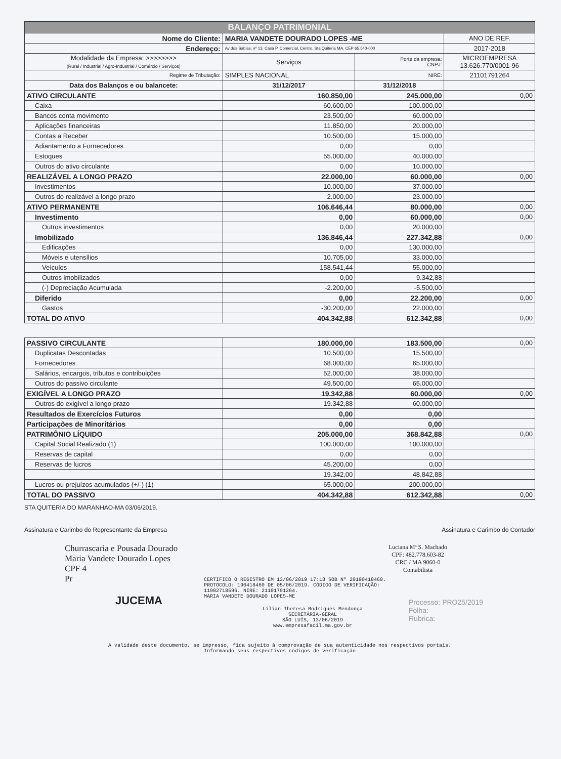| BALANÇO PATRIMONIAL | | | |
| Nome do Cliente: | MARIA VANDETE DOURADO LOPES -ME | | ANO DE REF. |
| Endereço: | Av dos Sabias, nº 13, Casa P. Comercial, Centro, Sta Quiteria MA. CEP 65.540-000 | | 2017-2018 |
| Modalidade da Empresa: >>>>>>>> (Rural / Industrial / Agro-Industrial / Comércio / Serviços) | Serviços | Porte da empresa: CNPJ: | MICROEMPRESA 13.626.770/0001-96 |
| Regime de Tributação: | SIMPLES NACIONAL | NIRE: | 21101791264 |
| Data dos Balanços e ou balancete: | 31/12/2017 | 31/12/2018 | |
| ATIVO CIRCULANTE | 160.850,00 | 245.000,00 | 0,00 |
| Caixa | 60.600,00 | 100.000,00 | |
| Bancos conta movimento | 23.500,00 | 60.000,00 | |
| Aplicações financeiras | 11.850,00 | 20.000,00 | |
| Contas a Receber | 10.500,00 | 15.000,00 | |
| Adiantamento a Fornecedores | 0,00 | 0,00 | |
| Estoques | 55.000,00 | 40.000,00 | |
| Outros do ativo circulante | 0,00 | 10.000,00 | |
| REALIZÁVEL A LONGO PRAZO | 22.000,00 | 60.000,00 | 0,00 |
| Investimentos | 10.000,00 | 37.000,00 | |
| Outros do realizável a longo prazo | 2.000,00 | 23.000,00 | |
| ATIVO PERMANENTE | 106.646,44 | 80.000,00 | 0,00 |
| Investimento | 0,00 | 60.000,00 | 0,00 |
| Outros investimentos | 0,00 | 20.000,00 | |
| Imobilizado | 136.846,44 | 227.342,88 | 0,00 |
| Edificações | 0,00 | 130.000,00 | |
| Móveis e utensílios | 10.705,00 | 33.000,00 | |
| Veículos | 158.541,44 | 55.000,00 | |
| Outros imobilizados | 0,00 | 9.342,88 | |
| (-) Depreciação Acumulada | -2.200,00 | -5.500,00 | |
| Diferido | 0,00 | 22.200,00 | 0,00 |
| Gastos | -30.200,00 | 22.000,00 | |
| TOTAL DO ATIVO | 404.342,88 | 612.342,88 | 0,00 |
| PASSIVO CIRCULANTE | 180.000,00 | 183.500,00 | 0,00 |
| Duplicatas Descontadas | 10.500,00 | 15.500,00 | |
| Fornecedores | 68.000,00 | 65.000,00 | |
| Salários, encargos, tributos e contribuições | 52.000,00 | 38.000,00 | |
| Outros do passivo circulante | 49.500,00 | 65.000,00 | |
| EXIGÍVEL A LONGO PRAZO | 19.342,88 | 60.000,00 | 0,00 |
| Outros do exigível a longo prazo | 19.342,88 | 60.000,00 | |
| Resultados de Exercícios Futuros | 0,00 | 0,00 | |
| Participações de Minoritários | 0,00 | 0,00 | |
| PATRIMÔNIO LÍQUIDO | 205.000,00 | 368.842,88 | 0,00 |
| Capital Social Realizado (1) | 100.000,00 | 100.000,00 | |
| Reservas de capital | 0,00 | 0,00 | |
| Reservas de lucros | 45.200,00 | 0,00 | |
| | 19.342,00 | 48.842,88 | |
| Lucros ou prejuízos acumulados (+/-) (1) | 65.000,00 | 200.000,00 | |
| TOTAL DO PASSIVO | 404.342,88 | 612.342,88 | 0,00 |
STA QUITERIA DO MARANHAO-MA 03/06/2019.
Assinatura e Carimbo do Representante da Empresa Assinatura e Carimbo do Contador
Churrascaria e Pousada Dourado
Maria Vandete Dourado Lopes
CPF 4
Pr
JUCEMA
Luciana Mª S. Machado
CPF: 482.778.603-82
CRC / MA 9060-0
Contabilista
CERTIFICO O REGISTRO EM 13/06/2019 17:18 SOB Nº 20190418460.
PROTOCOLO: 190418460 DE 05/06/2019. CÓDIGO DE VERIFICAÇÃO:
11902718596. NIRE: 21101791264.
MARIA VANDETE DOURADO LOPES-ME
Lilian Theresa Rodrigues Mendonça
SECRETÁRIA-GERAL
SÃO LUÍS, 13/06/2019
www.empresafacil.ma.gov.br
Processo: PRO25/2019
Folha:
Rubrica:
A validade deste documento, se impresso, fica sujeito à comprovação de sua autenticidade nos respectivos portais.
Informando seus respectivos códigos de verificação